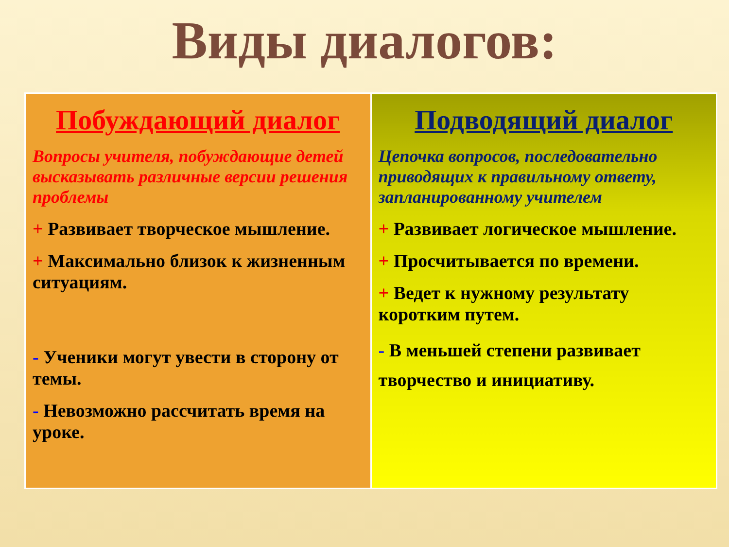Виды диалогов:
| Побуждающий диалог Вопросы учителя, побуждающие детей высказывать различные версии решения проблемы + Развивает творческое мышление. + Максимально близок к жизненным ситуациям. - Ученики могут увести в сторону от темы. - Невозможно рассчитать время на уроке. | Подводящий диалог Цепочка вопросов, последовательно приводящих к правильному ответу, запланированному учителем + Развивает логическое мышление. + Просчитывается по времени. + Ведет к нужному результату коротким путем. - В меньшей степени развивает творчество и инициативу. |